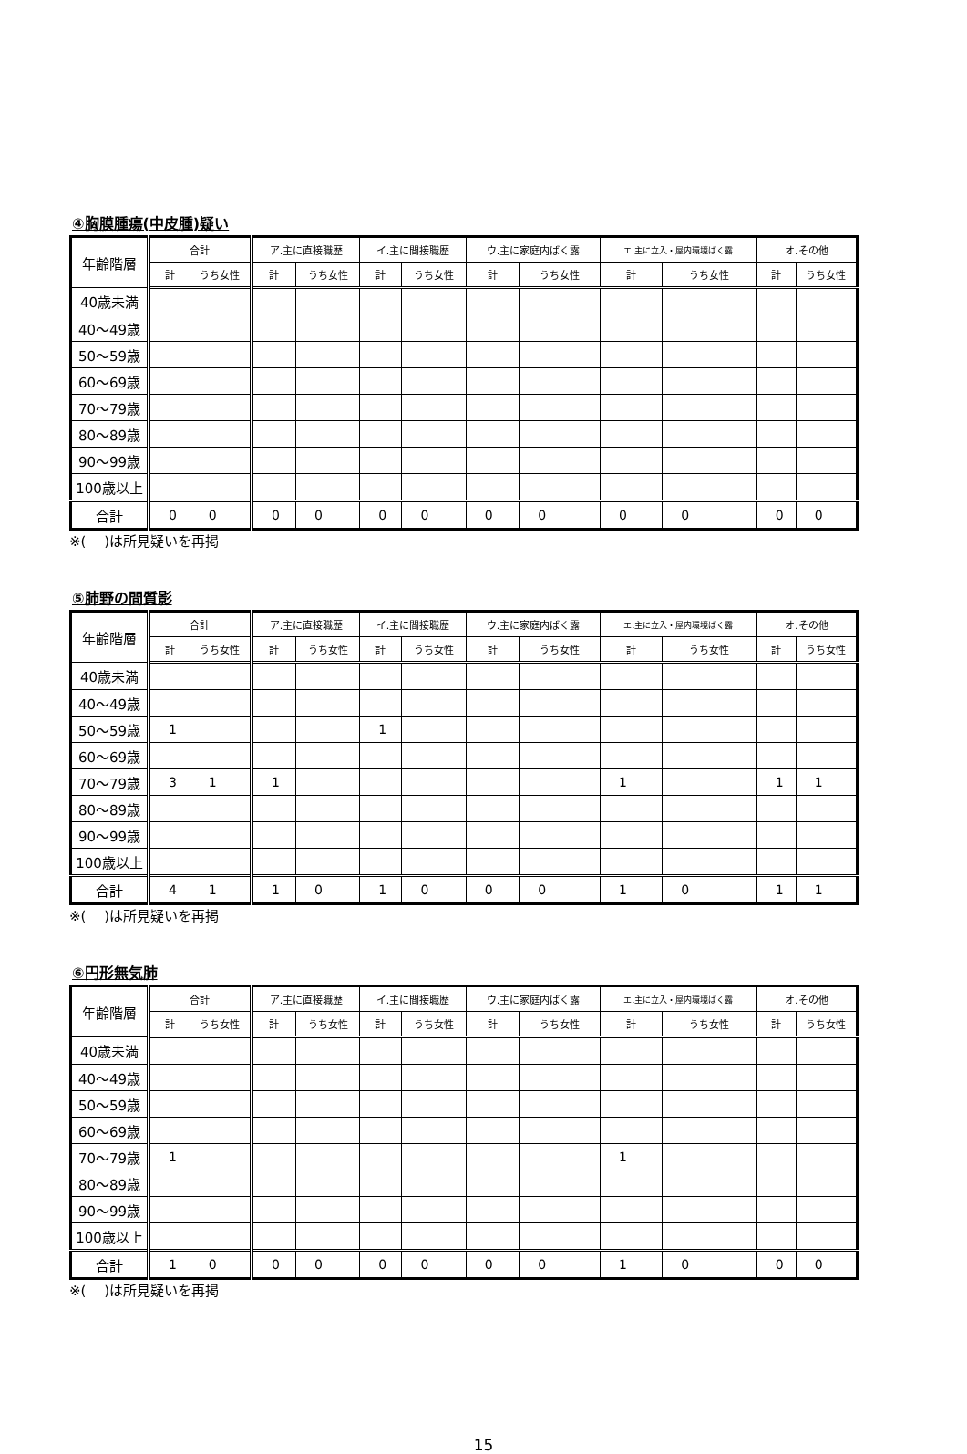④胸膜腫瘍(中皮腫)疑い
| 年齢階層 | 合計 | | ア.主に直接職歴 | | イ.主に間接職歴 | | ウ.主に家庭内ばく露 | | エ.主に立入・屋内環境ばく露 | | オ.その他 | |
| --- | --- | --- | --- | --- | --- | --- | --- | --- | --- | --- | --- | --- |
| | 計 | うち女性 | 計 | うち女性 | 計 | うち女性 | 計 | うち女性 | 計 | うち女性 | 計 | うち女性 |
| 40歳未満 | | | | | | | | | | | | |
| 40〜49歳 | | | | | | | | | | | | |
| 50〜59歳 | | | | | | | | | | | | |
| 60〜69歳 | | | | | | | | | | | | |
| 70〜79歳 | | | | | | | | | | | | |
| 80〜89歳 | | | | | | | | | | | | |
| 90〜99歳 | | | | | | | | | | | | |
| 100歳以上 | | | | | | | | | | | | |
| 合計 | 0 | 0 | 0 | 0 | 0 | 0 | 0 | 0 | 0 | 0 | 0 | 0 |
※(　 )は所見疑いを再掲
⑤肺野の間質影
| 年齢階層 | 合計 | | ア.主に直接職歴 | | イ.主に間接職歴 | | ウ.主に家庭内ばく露 | | エ.主に立入・屋内環境ばく露 | | オ.その他 | |
| --- | --- | --- | --- | --- | --- | --- | --- | --- | --- | --- | --- | --- |
| | 計 | うち女性 | 計 | うち女性 | 計 | うち女性 | 計 | うち女性 | 計 | うち女性 | 計 | うち女性 |
| 40歳未満 | | | | | | | | | | | | |
| 40〜49歳 | | | | | | | | | | | | |
| 50〜59歳 | 1 | | | | 1 | | | | | | | |
| 60〜69歳 | | | | | | | | | | | | |
| 70〜79歳 | 3 | 1 | 1 | | | | | | 1 | | 1 | 1 |
| 80〜89歳 | | | | | | | | | | | | |
| 90〜99歳 | | | | | | | | | | | | |
| 100歳以上 | | | | | | | | | | | | |
| 合計 | 4 | 1 | 1 | 0 | 1 | 0 | 0 | 0 | 1 | 0 | 1 | 1 |
※(　 )は所見疑いを再掲
⑥円形無気肺
| 年齢階層 | 合計 | | ア.主に直接職歴 | | イ.主に間接職歴 | | ウ.主に家庭内ばく露 | | エ.主に立入・屋内環境ばく露 | | オ.その他 | |
| --- | --- | --- | --- | --- | --- | --- | --- | --- | --- | --- | --- | --- |
| | 計 | うち女性 | 計 | うち女性 | 計 | うち女性 | 計 | うち女性 | 計 | うち女性 | 計 | うち女性 |
| 40歳未満 | | | | | | | | | | | | |
| 40〜49歳 | | | | | | | | | | | | |
| 50〜59歳 | | | | | | | | | | | | |
| 60〜69歳 | | | | | | | | | | | | |
| 70〜79歳 | 1 | | | | | | | | 1 | | | |
| 80〜89歳 | | | | | | | | | | | | |
| 90〜99歳 | | | | | | | | | | | | |
| 100歳以上 | | | | | | | | | | | | |
| 合計 | 1 | 0 | 0 | 0 | 0 | 0 | 0 | 0 | 1 | 0 | 0 | 0 |
※(　 )は所見疑いを再掲
15